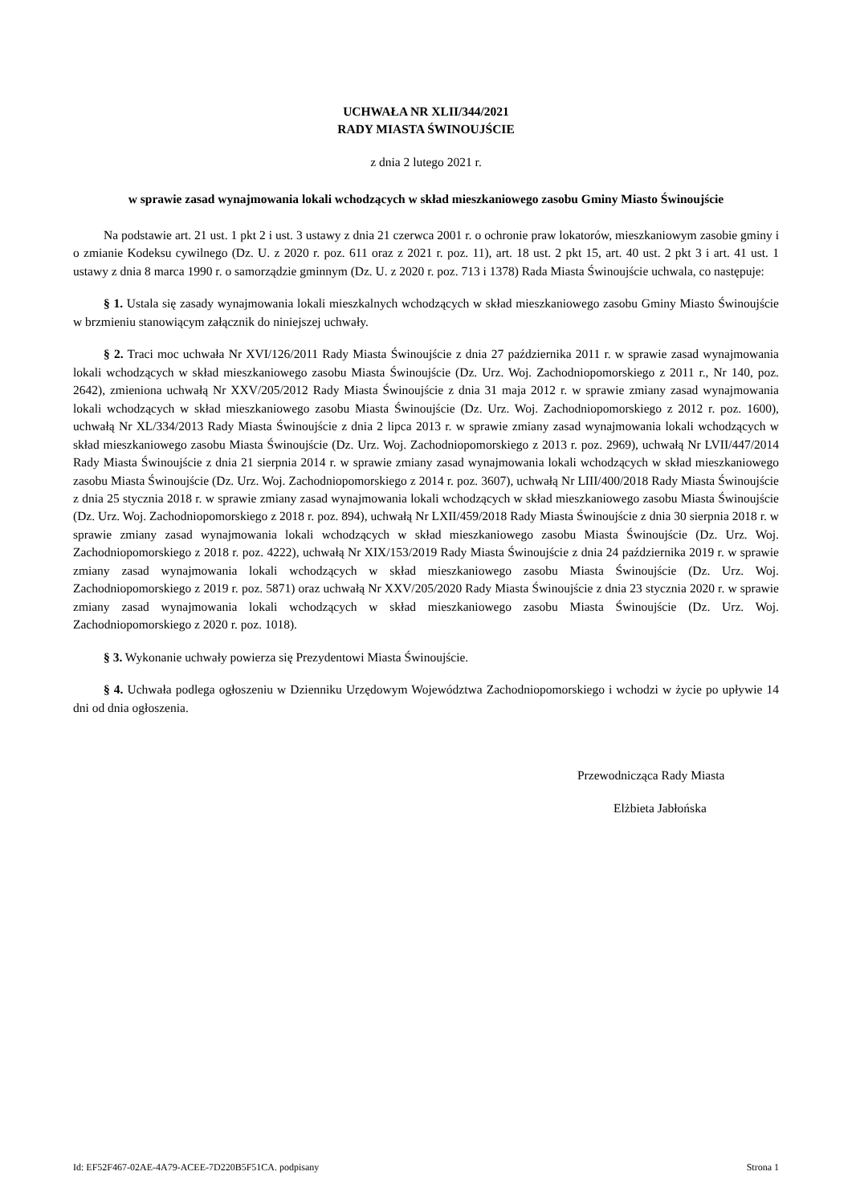UCHWAŁA NR XLII/344/2021
RADY MIASTA ŚWINOUJŚCIE
z dnia 2 lutego 2021 r.
w sprawie zasad wynajmowania lokali wchodzących w skład mieszkaniowego zasobu Gminy Miasto Świnoujście
Na podstawie art. 21 ust. 1 pkt 2 i ust. 3 ustawy z dnia 21 czerwca 2001 r. o ochronie praw lokatorów, mieszkaniowym zasobie gminy i o zmianie Kodeksu cywilnego (Dz. U. z 2020 r. poz. 611 oraz z 2021 r. poz. 11), art. 18 ust. 2 pkt 15, art. 40 ust. 2 pkt 3 i art. 41 ust. 1 ustawy z dnia 8 marca 1990 r. o samorządzie gminnym (Dz. U. z 2020 r. poz. 713 i 1378) Rada Miasta Świnoujście uchwala, co następuje:
§ 1. Ustala się zasady wynajmowania lokali mieszkalnych wchodzących w skład mieszkaniowego zasobu Gminy Miasto Świnoujście w brzmieniu stanowiącym załącznik do niniejszej uchwały.
§ 2. Traci moc uchwała Nr XVI/126/2011 Rady Miasta Świnoujście z dnia 27 października 2011 r. w sprawie zasad wynajmowania lokali wchodzących w skład mieszkaniowego zasobu Miasta Świnoujście (Dz. Urz. Woj. Zachodniopomorskiego z 2011 r., Nr 140, poz. 2642), zmieniona uchwałą Nr XXV/205/2012 Rady Miasta Świnoujście z dnia 31 maja 2012 r. w sprawie zmiany zasad wynajmowania lokali wchodzących w skład mieszkaniowego zasobu Miasta Świnoujście (Dz. Urz. Woj. Zachodniopomorskiego z 2012 r. poz. 1600), uchwałą Nr XL/334/2013 Rady Miasta Świnoujście z dnia 2 lipca 2013 r. w sprawie zmiany zasad wynajmowania lokali wchodzących w skład mieszkaniowego zasobu Miasta Świnoujście (Dz. Urz. Woj. Zachodniopomorskiego z 2013 r. poz. 2969), uchwałą Nr LVII/447/2014 Rady Miasta Świnoujście z dnia 21 sierpnia 2014 r. w sprawie zmiany zasad wynajmowania lokali wchodzących w skład mieszkaniowego zasobu Miasta Świnoujście (Dz. Urz. Woj. Zachodniopomorskiego z 2014 r. poz. 3607), uchwałą Nr LIII/400/2018 Rady Miasta Świnoujście z dnia 25 stycznia 2018 r. w sprawie zmiany zasad wynajmowania lokali wchodzących w skład mieszkaniowego zasobu Miasta Świnoujście (Dz. Urz. Woj. Zachodniopomorskiego z 2018 r. poz. 894), uchwałą Nr LXII/459/2018 Rady Miasta Świnoujście z dnia 30 sierpnia 2018 r. w sprawie zmiany zasad wynajmowania lokali wchodzących w skład mieszkaniowego zasobu Miasta Świnoujście (Dz. Urz. Woj. Zachodniopomorskiego z 2018 r. poz. 4222), uchwałą Nr XIX/153/2019 Rady Miasta Świnoujście z dnia 24 października 2019 r. w sprawie zmiany zasad wynajmowania lokali wchodzących w skład mieszkaniowego zasobu Miasta Świnoujście (Dz. Urz. Woj. Zachodniopomorskiego z 2019 r. poz. 5871) oraz uchwałą Nr XXV/205/2020 Rady Miasta Świnoujście z dnia 23 stycznia 2020 r. w sprawie zmiany zasad wynajmowania lokali wchodzących w skład mieszkaniowego zasobu Miasta Świnoujście (Dz. Urz. Woj. Zachodniopomorskiego z 2020 r. poz. 1018).
§ 3. Wykonanie uchwały powierza się Prezydentowi Miasta Świnoujście.
§ 4. Uchwała podlega ogłoszeniu w Dzienniku Urzędowym Województwa Zachodniopomorskiego i wchodzi w życie po upływie 14 dni od dnia ogłoszenia.
Przewodnicząca Rady Miasta
Elżbieta Jabłońska
Id: EF52F467-02AE-4A79-ACEE-7D220B5F51CA. podpisany Strona 1